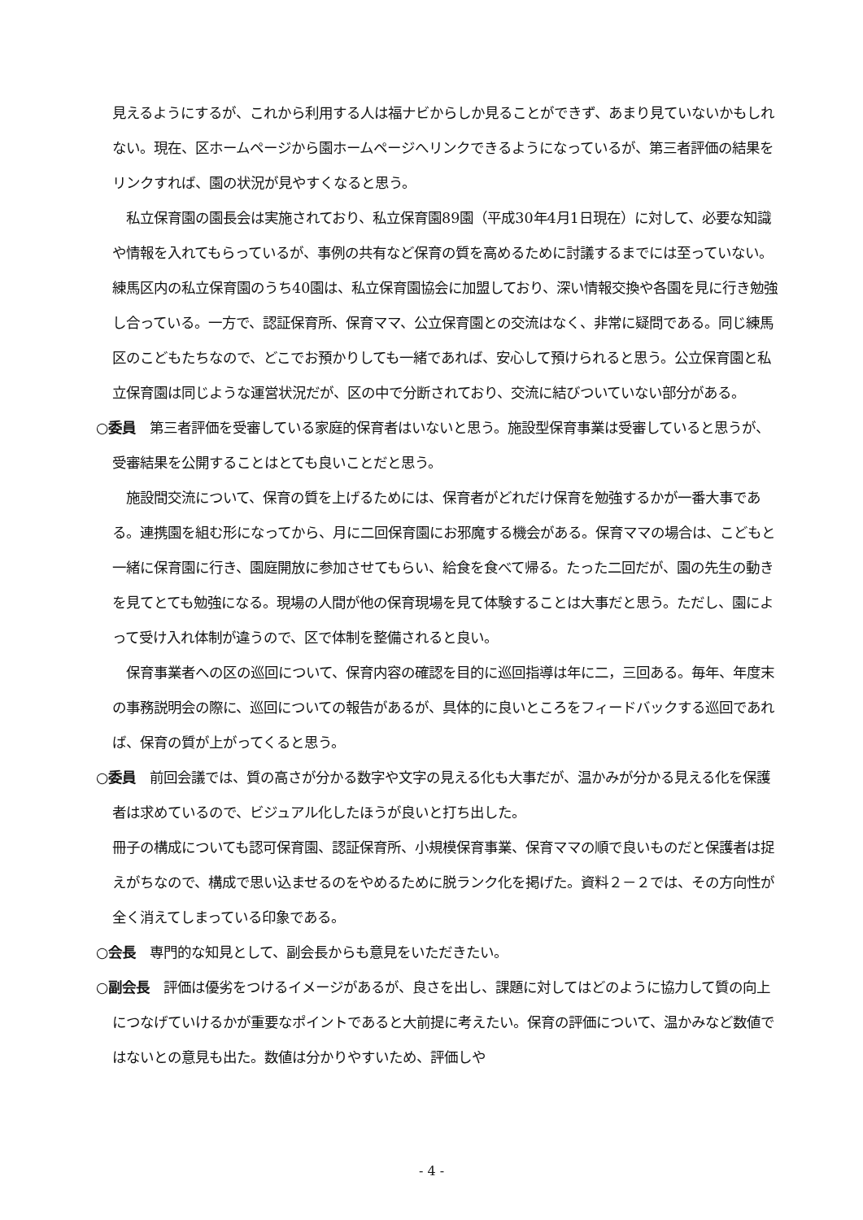見えるようにするが、これから利用する人は福ナビからしか見ることができず、あまり見ていないかもしれない。現在、区ホームページから園ホームページへリンクできるようになっているが、第三者評価の結果をリンクすれば、園の状況が見やすくなると思う。
　私立保育園の園長会は実施されており、私立保育園89園（平成30年4月1日現在）に対して、必要な知識や情報を入れてもらっているが、事例の共有など保育の質を高めるために討議するまでには至っていない。練馬区内の私立保育園のうち40園は、私立保育園協会に加盟しており、深い情報交換や各園を見に行き勉強し合っている。一方で、認証保育所、保育ママ、公立保育園との交流はなく、非常に疑問である。同じ練馬区のこどもたちなので、どこでお預かりしても一緒であれば、安心して預けられると思う。公立保育園と私立保育園は同じような運営状況だが、区の中で分断されており、交流に結びついていない部分がある。
○委員　第三者評価を受審している家庭的保育者はいないと思う。施設型保育事業は受審していると思うが、受審結果を公開することはとても良いことだと思う。
　施設間交流について、保育の質を上げるためには、保育者がどれだけ保育を勉強するかが一番大事である。連携園を組む形になってから、月に二回保育園にお邪魔する機会がある。保育ママの場合は、こどもと一緒に保育園に行き、園庭開放に参加させてもらい、給食を食べて帰る。たった二回だが、園の先生の動きを見てとても勉強になる。現場の人間が他の保育現場を見て体験することは大事だと思う。ただし、園によって受け入れ体制が違うので、区で体制を整備されると良い。
　保育事業者への区の巡回について、保育内容の確認を目的に巡回指導は年に二，三回ある。毎年、年度末の事務説明会の際に、巡回についての報告があるが、具体的に良いところをフィードバックする巡回であれば、保育の質が上がってくると思う。
○委員　前回会議では、質の高さが分かる数字や文字の見える化も大事だが、温かみが分かる見える化を保護者は求めているので、ビジュアル化したほうが良いと打ち出した。
冊子の構成についても認可保育園、認証保育所、小規模保育事業、保育ママの順で良いものだと保護者は捉えがちなので、構成で思い込ませるのをやめるために脱ランク化を掲げた。資料２－２では、その方向性が全く消えてしまっている印象である。
○会長　専門的な知見として、副会長からも意見をいただきたい。
○副会長　評価は優劣をつけるイメージがあるが、良さを出し、課題に対してはどのように協力して質の向上につなげていけるかが重要なポイントであると大前提に考えたい。保育の評価について、温かみなど数値ではないとの意見も出た。数値は分かりやすいため、評価しや
- 4 -